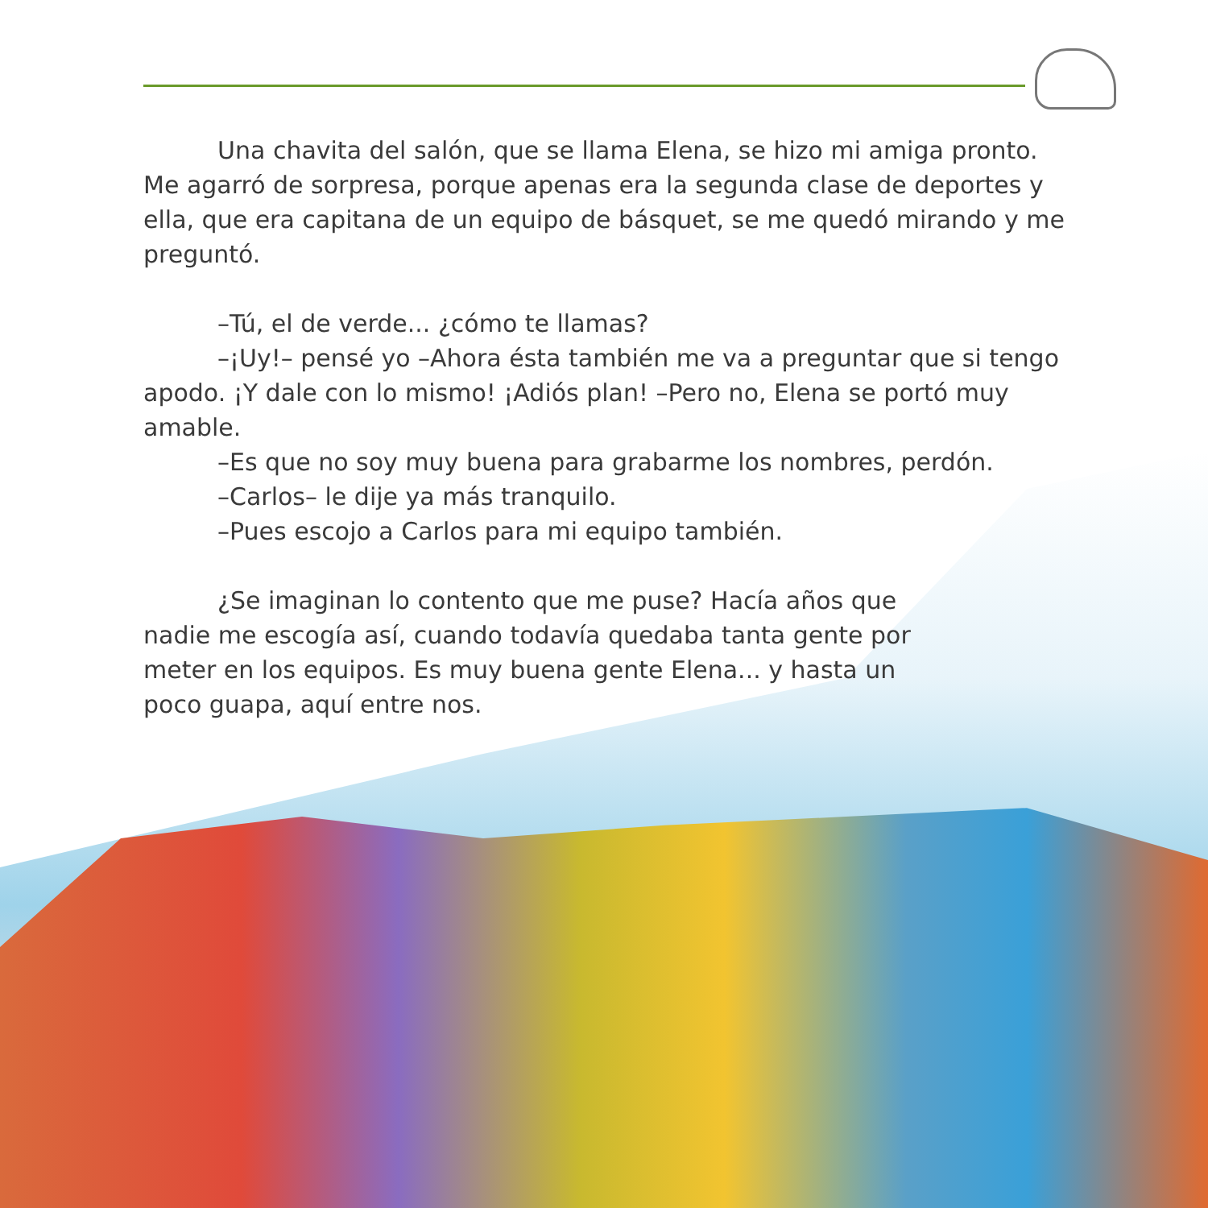Una chavita del salón, que se llama Elena, se hizo mi amiga pronto. Me agarró de sorpresa, porque apenas era la segunda clase de deportes y ella, que era capitana de un equipo de básquet, se me quedó mirando y me preguntó.
–Tú, el de verde... ¿cómo te llamas?
–¡Uy!– pensé yo –Ahora ésta también me va a preguntar que si tengo apodo. ¡Y dale con lo mismo! ¡Adiós plan! –Pero no, Elena se portó muy amable.
–Es que no soy muy buena para grabarme los nombres, perdón.
–Carlos– le dije ya más tranquilo.
–Pues escojo a Carlos para mi equipo también.
¿Se imaginan lo contento que me puse? Hacía años que nadie me escogía así, cuando todavía quedaba tanta gente por meter en los equipos. Es muy buena gente Elena... y hasta un poco guapa, aquí entre nos.